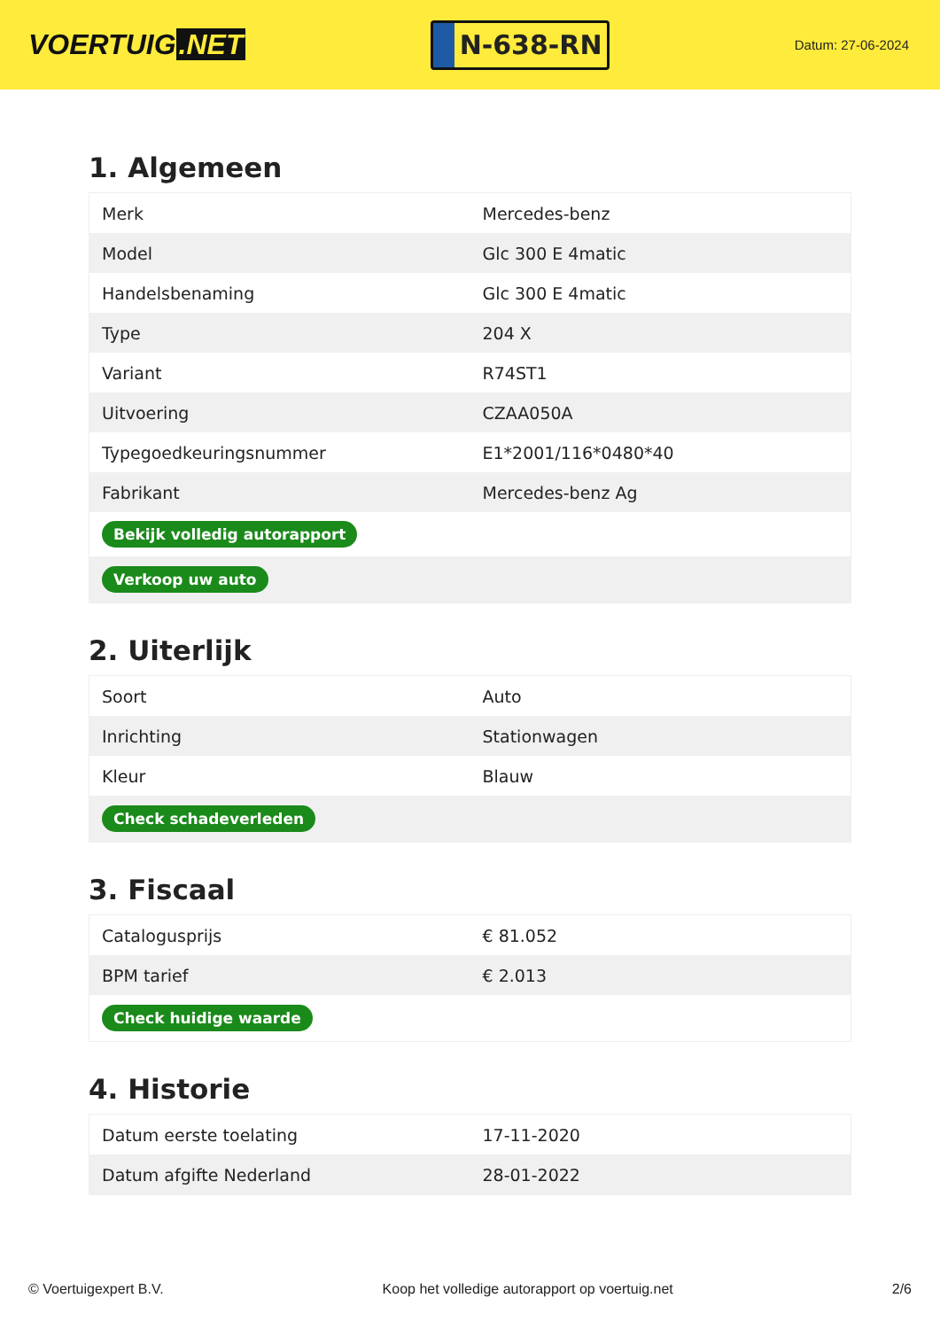VOERTUIG.NET
N-638-RN
Datum: 27-06-2024
1. Algemeen
| Merk | Mercedes-benz |
| Model | Glc 300 E 4matic |
| Handelsbenaming | Glc 300 E 4matic |
| Type | 204 X |
| Variant | R74ST1 |
| Uitvoering | CZAA050A |
| Typegoedkeuringsnummer | E1*2001/116*0480*40 |
| Fabrikant | Mercedes-benz Ag |
| Bekijk volledig autorapport | |
| Verkoop uw auto | |
2. Uiterlijk
| Soort | Auto |
| Inrichting | Stationwagen |
| Kleur | Blauw |
| Check schadeverleden | |
3. Fiscaal
| Catalogusprijs | € 81.052 |
| BPM tarief | € 2.013 |
| Check huidige waarde | |
4. Historie
| Datum eerste toelating | 17-11-2020 |
| Datum afgifte Nederland | 28-01-2022 |
© Voertuigexpert B.V. Koop het volledige autorapport op voertuig.net 2/6